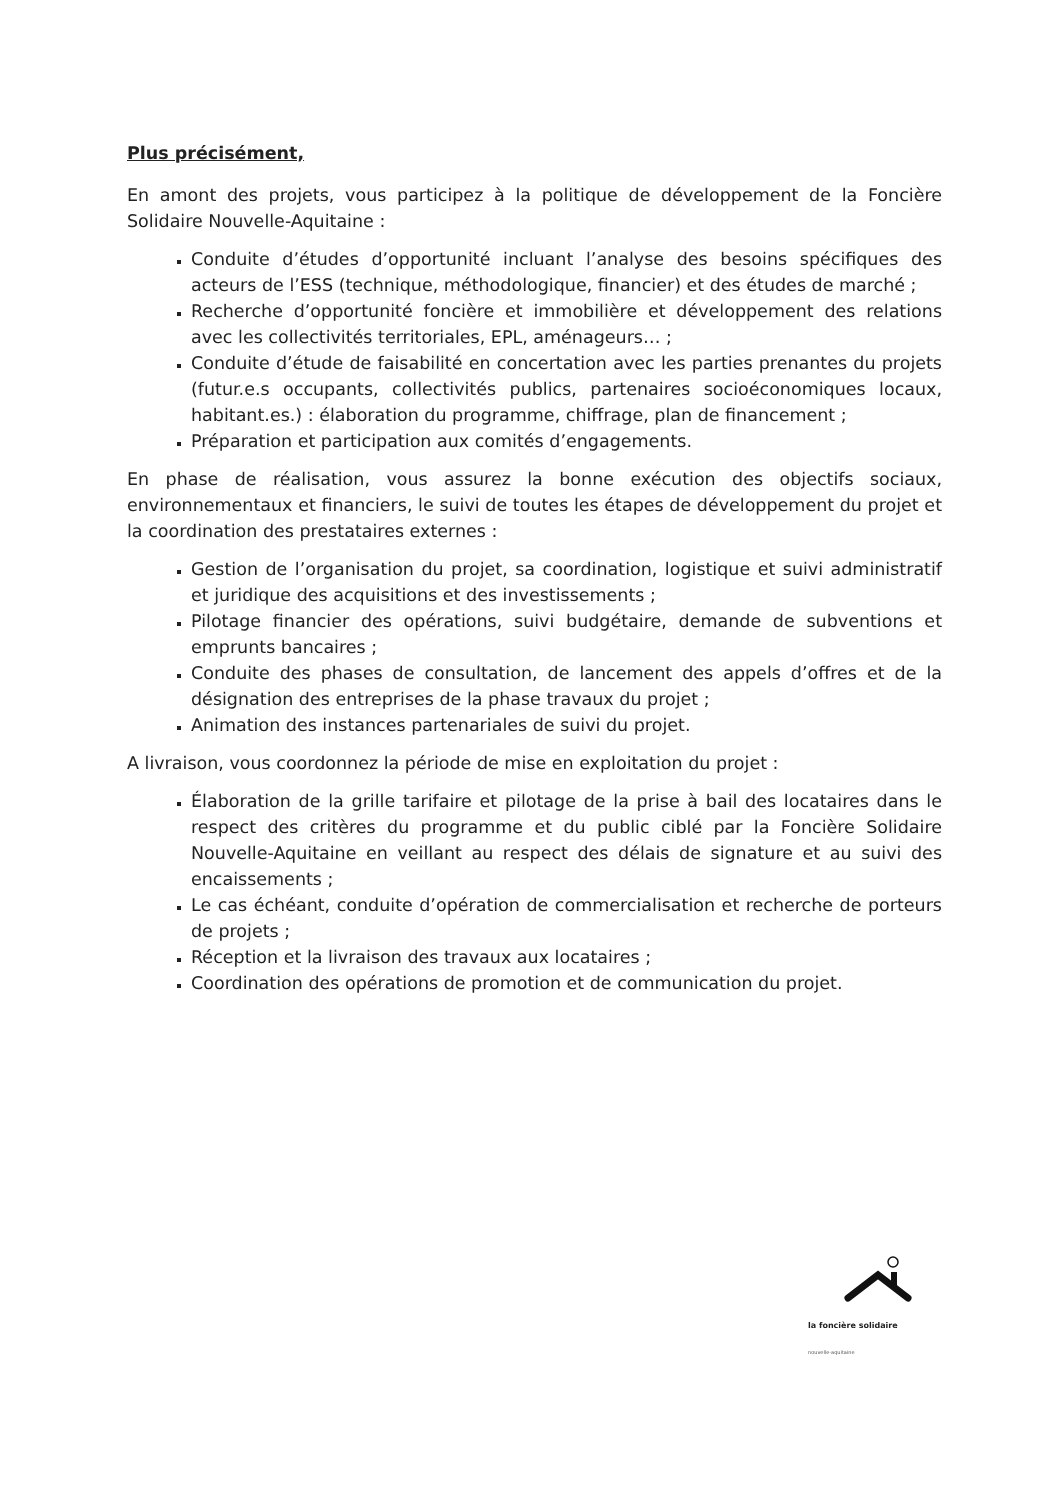Plus précisément,
En amont des projets, vous participez à la politique de développement de la Foncière Solidaire Nouvelle-Aquitaine :
Conduite d’études d’opportunité incluant l’analyse des besoins spécifiques des acteurs de l’ESS (technique, méthodologique, financier) et des études de marché ;
Recherche d’opportunité foncière et immobilière et développement des relations avec les collectivités territoriales, EPL, aménageurs… ;
Conduite d’étude de faisabilité en concertation avec les parties prenantes du projets (futur.e.s occupants, collectivités publics, partenaires socioéconomiques locaux, habitant.es.) : élaboration du programme, chiffrage, plan de financement ;
Préparation et participation aux comités d’engagements.
En phase de réalisation, vous assurez la bonne exécution des objectifs sociaux, environnementaux et financiers, le suivi de toutes les étapes de développement du projet et la coordination des prestataires externes :
Gestion de l’organisation du projet, sa coordination, logistique et suivi administratif et juridique des acquisitions et des investissements ;
Pilotage financier des opérations, suivi budgétaire, demande de subventions et emprunts bancaires ;
Conduite des phases de consultation, de lancement des appels d’offres et de la désignation des entreprises de la phase travaux du projet ;
Animation des instances partenariales de suivi du projet.
A livraison, vous coordonnez la période de mise en exploitation du projet :
Élaboration de la grille tarifaire et pilotage de la prise à bail des locataires dans le respect des critères du programme et du public ciblé par la Foncière Solidaire Nouvelle-Aquitaine en veillant au respect des délais de signature et au suivi des encaissements ;
Le cas échéant, conduite d’opération de commercialisation et recherche de porteurs de projets ;
Réception et la livraison des travaux aux locataires ;
Coordination des opérations de promotion et de communication du projet.
la foncière solidaire
nouvelle-aquitaine